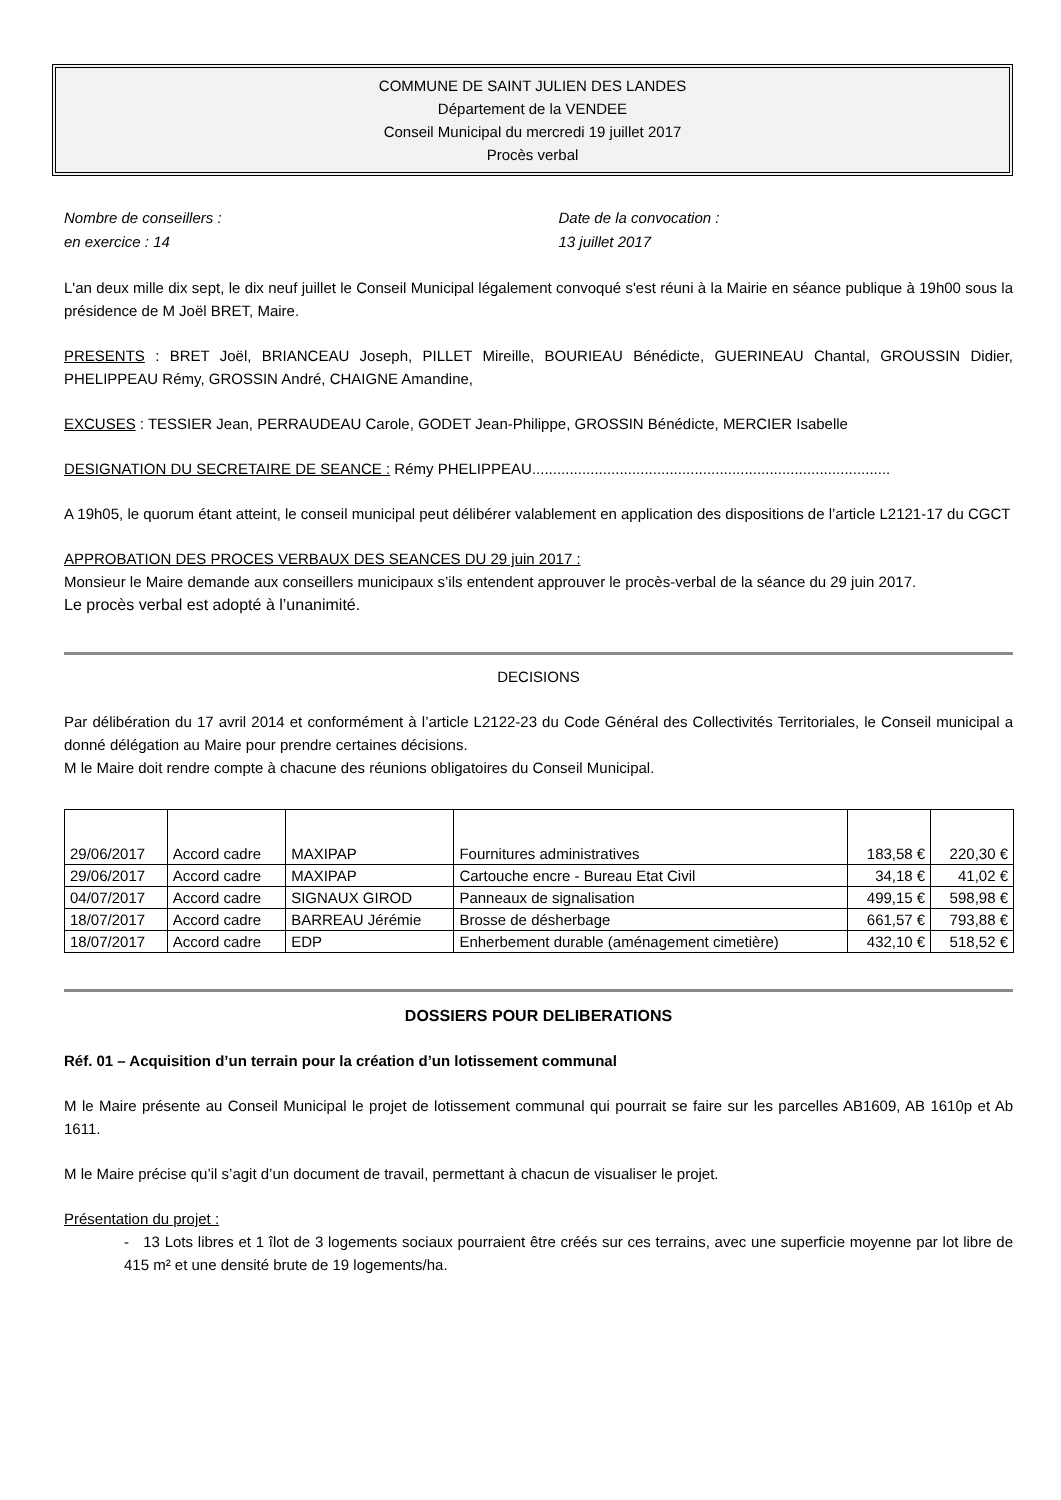COMMUNE DE SAINT JULIEN DES LANDES
Département de la VENDEE
Conseil Municipal du mercredi 19 juillet 2017
Procès verbal
Nombre de conseillers :
en exercice : 14
Date de la convocation :
13 juillet 2017
L'an deux mille dix sept, le dix neuf juillet le Conseil Municipal légalement convoqué s'est réuni à la Mairie en séance publique à 19h00 sous la présidence de M Joël BRET, Maire.
PRESENTS : BRET Joël, BRIANCEAU Joseph, PILLET Mireille, BOURIEAU Bénédicte, GUERINEAU Chantal, GROUSSIN Didier, PHELIPPEAU Rémy, GROSSIN André, CHAIGNE Amandine,
EXCUSES : TESSIER Jean, PERRAUDEAU Carole, GODET Jean-Philippe, GROSSIN Bénédicte, MERCIER Isabelle
DESIGNATION DU SECRETAIRE DE SEANCE : Rémy PHELIPPEAU......................................................................................
A 19h05, le quorum étant atteint, le conseil municipal peut délibérer valablement en application des dispositions de l’article L2121-17 du CGCT
APPROBATION DES PROCES VERBAUX DES SEANCES DU 29 juin 2017 :
Monsieur le Maire demande aux conseillers municipaux s’ils entendent approuver le procès-verbal de la séance du 29 juin 2017.
Le procès verbal est adopté à l’unanimité.
DECISIONS
Par délibération du 17 avril 2014 et conformément à l’article L2122-23 du Code Général des Collectivités Territoriales, le Conseil municipal a donné délégation au Maire pour prendre certaines décisions.
M le Maire doit rendre compte à chacune des réunions obligatoires du Conseil Municipal.
| 29/06/2017 | Accord cadre | MAXIPAP | Fournitures administratives | 183,58 € | 220,30 € |
| 29/06/2017 | Accord cadre | MAXIPAP | Cartouche encre - Bureau Etat Civil | 34,18 € | 41,02 € |
| 04/07/2017 | Accord cadre | SIGNAUX GIROD | Panneaux de signalisation | 499,15 € | 598,98 € |
| 18/07/2017 | Accord cadre | BARREAU Jérémie | Brosse de désherbage | 661,57 € | 793,88 € |
| 18/07/2017 | Accord cadre | EDP | Enherbement durable (aménagement cimetière) | 432,10 € | 518,52 € |
DOSSIERS POUR DELIBERATIONS
Réf. 01 – Acquisition d’un terrain pour la création d’un lotissement communal
M le Maire présente au Conseil Municipal le projet de lotissement communal qui pourrait se faire sur les parcelles AB1609, AB 1610p et Ab 1611.
M le Maire précise qu’il s’agit d’un document de travail, permettant à chacun de visualiser le projet.
Présentation du projet :
- 13 Lots libres et 1 îlot de 3 logements sociaux pourraient être créés sur ces terrains, avec une superficie moyenne par lot libre de 415 m² et une densité brute de 19 logements/ha.